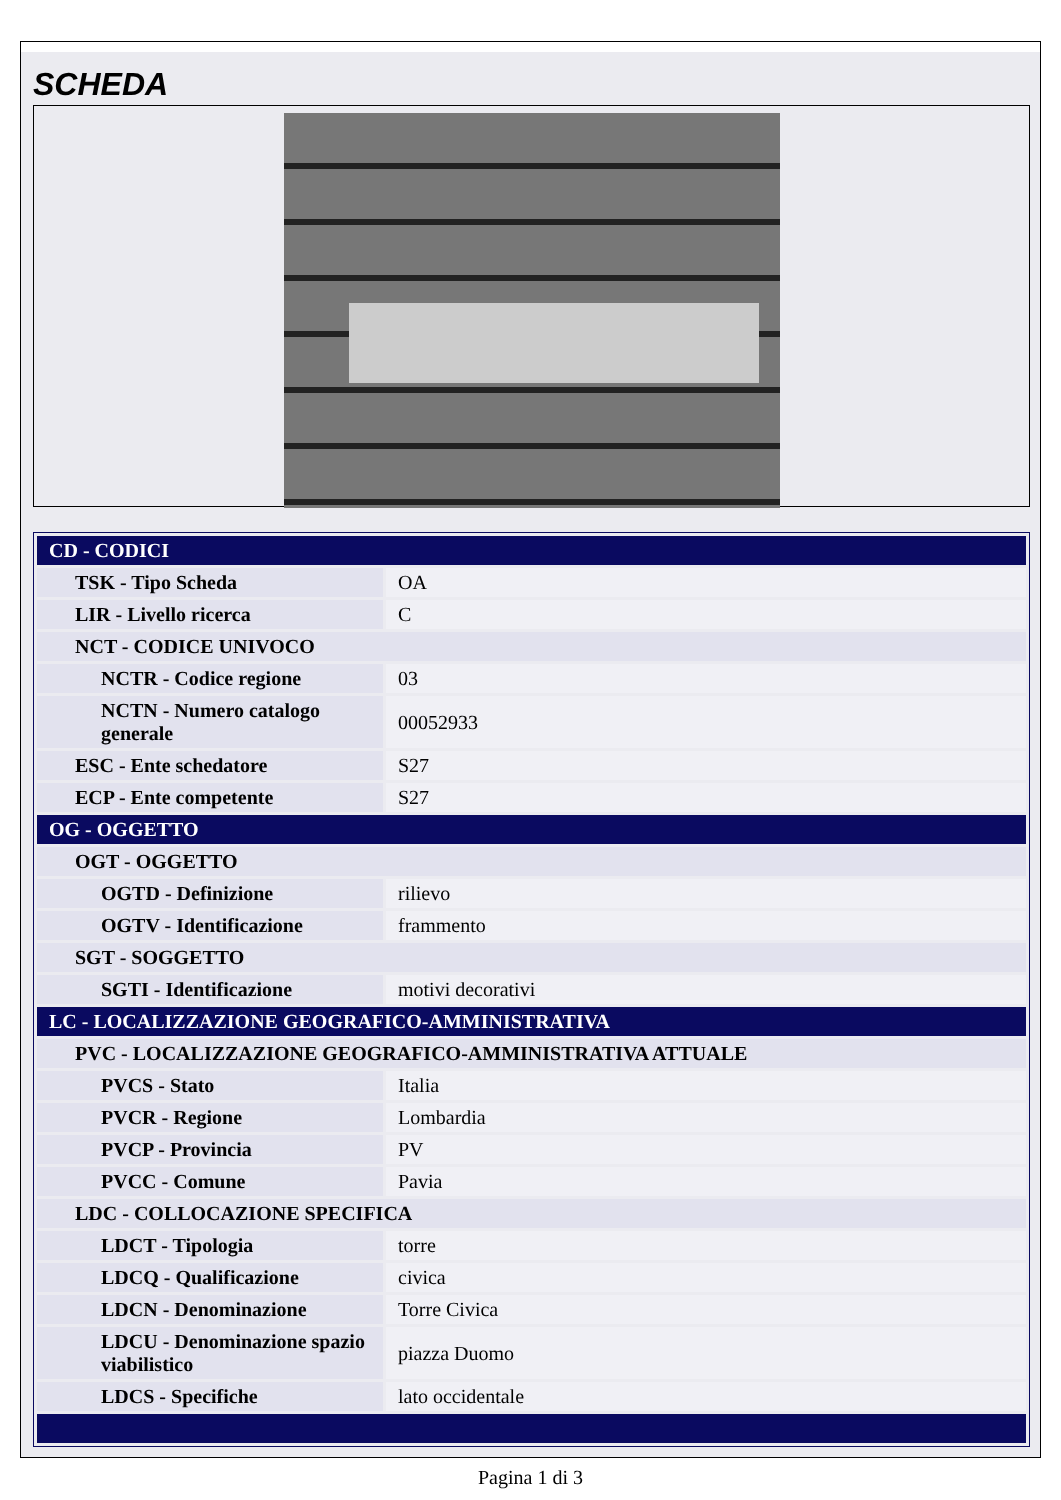SCHEDA
| CD - CODICI | |
| TSK - Tipo Scheda | OA |
| LIR - Livello ricerca | C |
| NCT - CODICE UNIVOCO | |
| NCTR - Codice regione | 03 |
| NCTN - Numero catalogo generale | 00052933 |
| ESC - Ente schedatore | S27 |
| ECP - Ente competente | S27 |
| OG - OGGETTO | |
| OGT - OGGETTO | |
| OGTD - Definizione | rilievo |
| OGTV - Identificazione | frammento |
| SGT - SOGGETTO | |
| SGTI - Identificazione | motivi decorativi |
| LC - LOCALIZZAZIONE GEOGRAFICO-AMMINISTRATIVA | |
| PVC - LOCALIZZAZIONE GEOGRAFICO-AMMINISTRATIVA ATTUALE | |
| PVCS - Stato | Italia |
| PVCR - Regione | Lombardia |
| PVCP - Provincia | PV |
| PVCC - Comune | Pavia |
| LDC - COLLOCAZIONE SPECIFICA | |
| LDCT - Tipologia | torre |
| LDCQ - Qualificazione | civica |
| LDCN - Denominazione | Torre Civica |
| LDCU - Denominazione spazio viabilistico | piazza Duomo |
| LDCS - Specifiche | lato occidentale |
Pagina 1 di 3